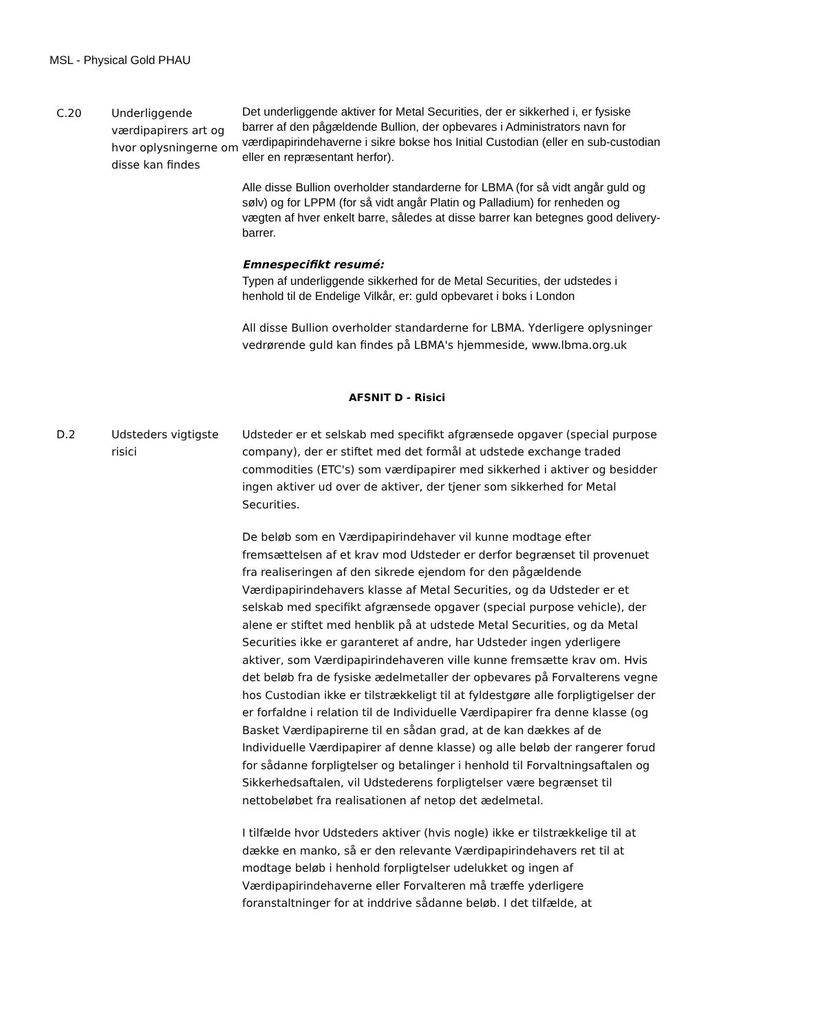MSL - Physical Gold PHAU
| C.20 | Underliggende værdipapirers art og hvor oplysningerne om disse kan findes | Det underliggende aktiver for Metal Securities, der er sikkerhed i, er fysiske barrer af den pågældende Bullion, der opbevares i Administrators navn for værdipapirindehaverne i sikre bokse hos Initial Custodian (eller en sub-custodian eller en repræsentant herfor). Alle disse Bullion overholder standarderne for LBMA (for så vidt angår guld og sølv) og for LPPM (for så vidt angår Platin og Palladium) for renheden og vægten af hver enkelt barre, således at disse barrer kan betegnes good delivery-barrer. Emnespecifikt resumé: Typen af underliggende sikkerhed for de Metal Securities, der udstedes i henhold til de Endelige Vilkår, er: guld opbevaret i boks i London All disse Bullion overholder standarderne for LBMA. Yderligere oplysninger vedrørende guld kan findes på LBMA's hjemmeside, www.lbma.org.uk |
| AFSNIT D - Risici | | |
| D.2 | Udsteders vigtigste risici | Udsteder er et selskab med specifikt afgrænsede opgaver (special purpose company), der er stiftet med det formål at udstede exchange traded commodities (ETC's) som værdipapirer med sikkerhed i aktiver og besidder ingen aktiver ud over de aktiver, der tjener som sikkerhed for Metal Securities. De beløb som en Værdipapirindehaver vil kunne modtage efter fremsættelsen af et krav mod Udsteder er derfor begrænset til provenuet fra realiseringen af den sikrede ejendom for den pågældende Værdipapirindehavers klasse af Metal Securities, og da Udsteder er et selskab med specifikt afgrænsede opgaver (special purpose vehicle), der alene er stiftet med henblik på at udstede Metal Securities, og da Metal Securities ikke er garanteret af andre, har Udsteder ingen yderligere aktiver, som Værdipapirindehaveren ville kunne fremsætte krav om. Hvis det beløb fra de fysiske ædelmetaller der opbevares på Forvalterens vegne hos Custodian ikke er tilstrækkeligt til at fyldestgøre alle forpligtigelser der er forfaldne i relation til de Individuelle Værdipapirer fra denne klasse (og Basket Værdipapirerne til en sådan grad, at de kan dækkes af de Individuelle Værdipapirer af denne klasse) og alle beløb der rangerer forud for sådanne forpligtelser og betalinger i henhold til Forvaltningsaftalen og Sikkerhedsaftalen, vil Udstederens forpligtelser være begrænset til nettobeløbet fra realisationen af netop det ædelmetal. I tilfælde hvor Udsteders aktiver (hvis nogle) ikke er tilstrækkelige til at dække en manko, så er den relevante Værdipapirindehavers ret til at modtage beløb i henhold forpligtelser udelukket og ingen af Værdipapirindehaverne eller Forvalteren må træffe yderligere foranstaltninger for at inddrive sådanne beløb. I det tilfælde, at |